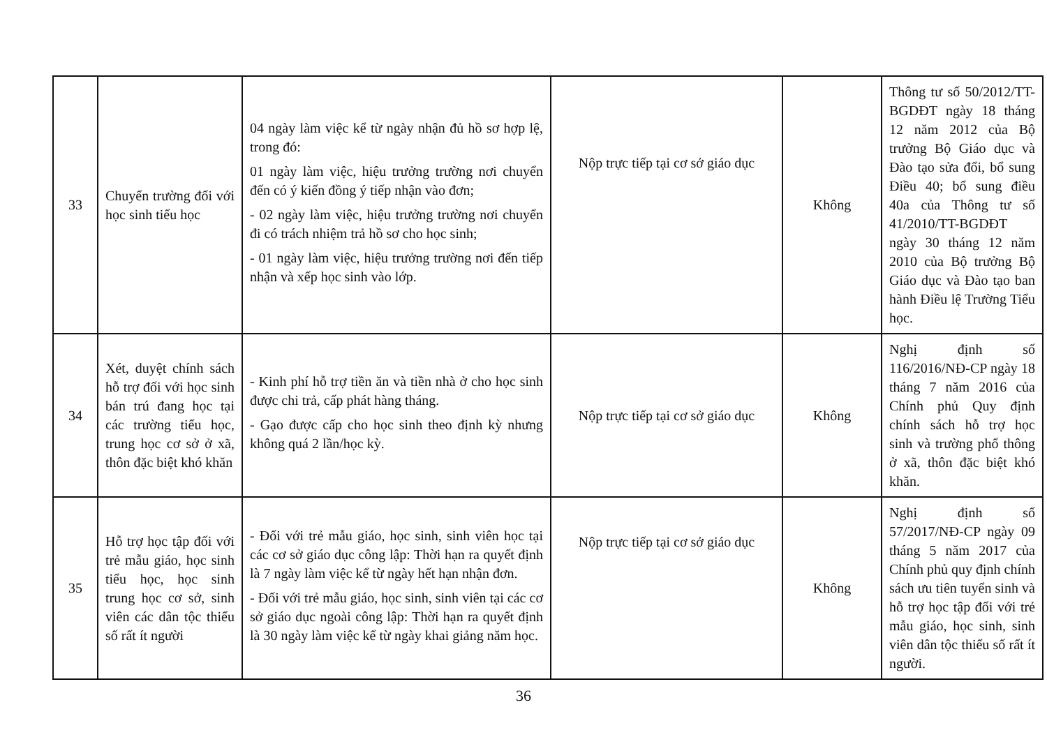| 33 | Chuyển trường đối với học sinh tiểu học | 04 ngày làm việc kể từ ngày nhận đủ hồ sơ hợp lệ, trong đó: 01 ngày làm việc, hiệu trưởng trường nơi chuyển đến có ý kiến đồng ý tiếp nhận vào đơn; - 02 ngày làm việc, hiệu trưởng trường nơi chuyển đi có trách nhiệm trả hồ sơ cho học sinh; - 01 ngày làm việc, hiệu trưởng trường nơi đến tiếp nhận và xếp học sinh vào lớp. | Nộp trực tiếp tại cơ sở giáo dục | Không | Thông tư số 50/2012/TT-BGDĐT ngày 18 tháng 12 năm 2012 của Bộ trưởng Bộ Giáo dục và Đào tạo sửa đổi, bổ sung Điều 40; bổ sung điều 40a của Thông tư số 41/2010/TT-BGDĐT ngày 30 tháng 12 năm 2010 của Bộ trưởng Bộ Giáo dục và Đào tạo ban hành Điều lệ Trường Tiểu học. |
| 34 | Xét, duyệt chính sách hỗ trợ đối với học sinh bán trú đang học tại các trường tiểu học, trung học cơ sở ở xã, thôn đặc biệt khó khăn | - Kinh phí hỗ trợ tiền ăn và tiền nhà ở cho học sinh được chi trả, cấp phát hàng tháng. - Gạo được cấp cho học sinh theo định kỳ nhưng không quá 2 lần/học kỳ. | Nộp trực tiếp tại cơ sở giáo dục | Không | Nghị định số 116/2016/NĐ-CP ngày 18 tháng 7 năm 2016 của Chính phủ Quy định chính sách hỗ trợ học sinh và trường phổ thông ở xã, thôn đặc biệt khó khăn. |
| 35 | Hỗ trợ học tập đối với trẻ mẫu giáo, học sinh tiểu học, học sinh trung học cơ sở, sinh viên các dân tộc thiểu số rất ít người | - Đối với trẻ mẫu giáo, học sinh, sinh viên học tại các cơ sở giáo dục công lập: Thời hạn ra quyết định là 7 ngày làm việc kể từ ngày hết hạn nhận đơn. - Đối với trẻ mẫu giáo, học sinh, sinh viên tại các cơ sở giáo dục ngoài công lập: Thời hạn ra quyết định là 30 ngày làm việc kể từ ngày khai giảng năm học. | Nộp trực tiếp tại cơ sở giáo dục | Không | Nghị định số 57/2017/NĐ-CP ngày 09 tháng 5 năm 2017 của Chính phủ quy định chính sách ưu tiên tuyển sinh và hỗ trợ học tập đối với trẻ mẫu giáo, học sinh, sinh viên dân tộc thiểu số rất ít người. |
36